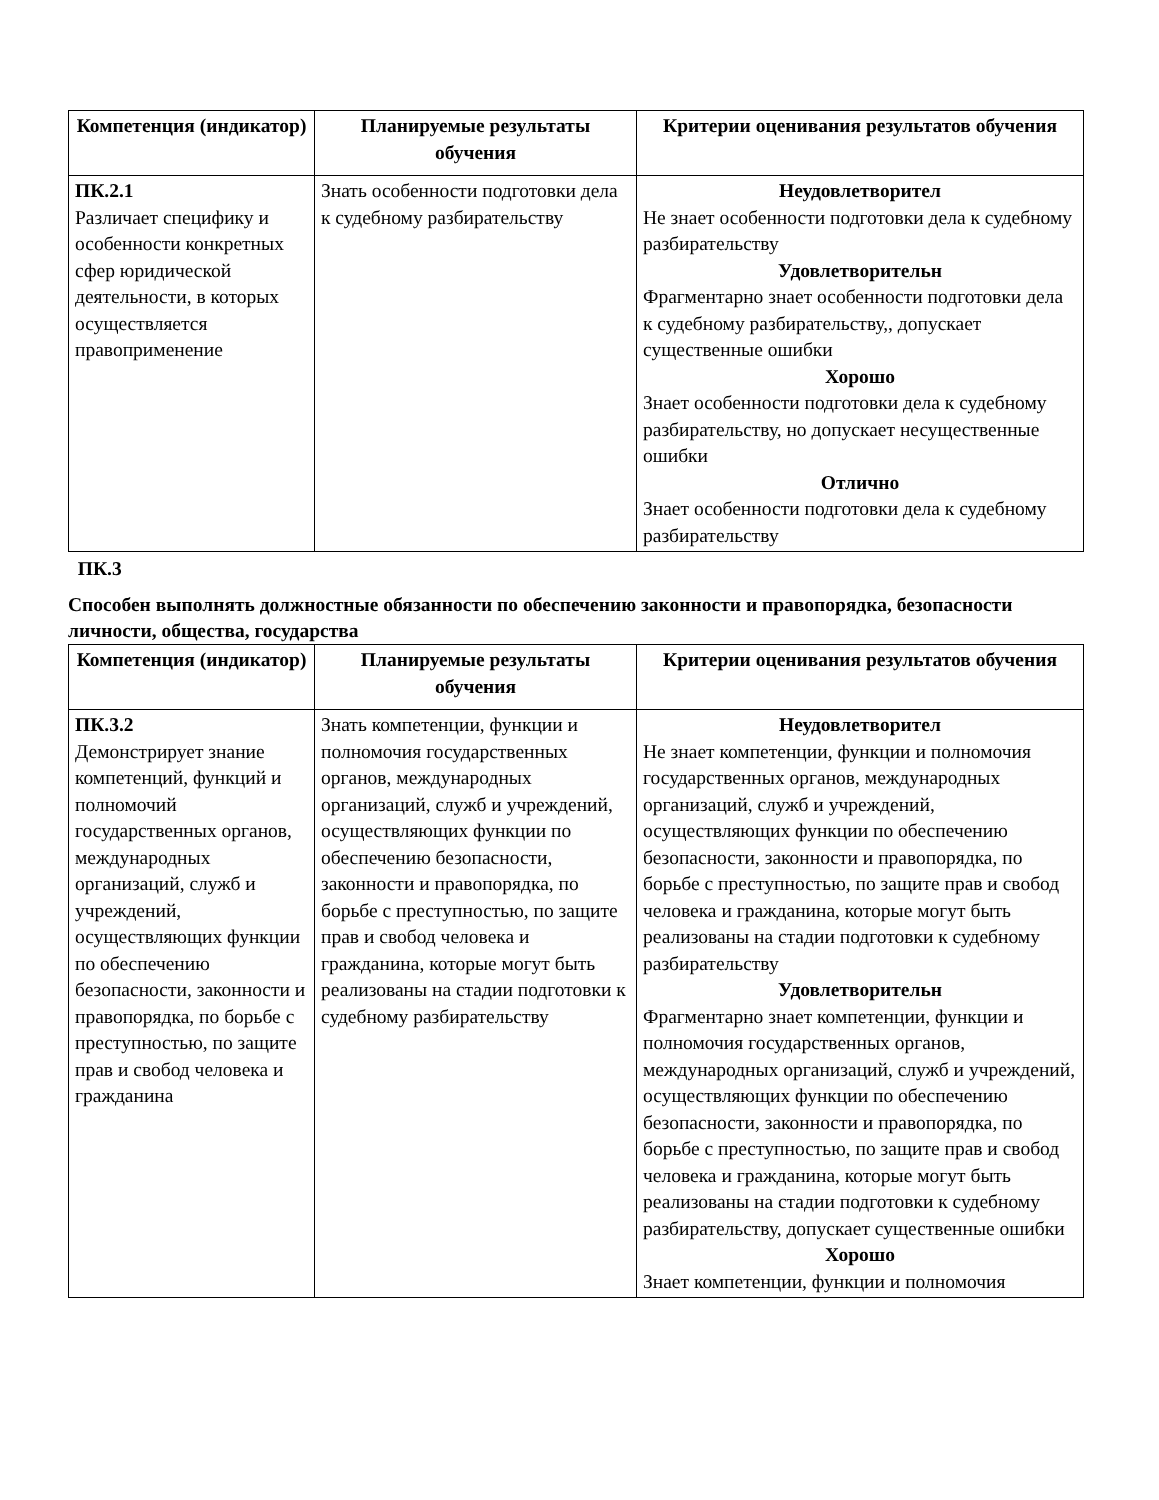| Компетенция (индикатор) | Планируемые результаты обучения | Критерии оценивания результатов обучения |
| --- | --- | --- |
| ПК.2.1 Различает специфику и особенности конкретных сфер юридической деятельности, в которых осуществляется правоприменение | Знать особенности подготовки дела к судебному разбирательству | Неудовлетворител Не знает особенности подготовки дела к судебному разбирательству Удовлетворительн Фрагментарно знает особенности подготовки дела к судебному разбирательству,, допускает существенные ошибки Хорошо Знает особенности подготовки дела к судебному разбирательству, но допускает несущественные ошибки Отлично Знает особенности подготовки дела к судебному разбирательству |
ПК.3
Способен выполнять должностные обязанности по обеспечению законности и правопорядка, безопасности личности, общества, государства
| Компетенция (индикатор) | Планируемые результаты обучения | Критерии оценивания результатов обучения |
| --- | --- | --- |
| ПК.3.2 Демонстрирует знание компетенций, функций и полномочий государственных органов, международных организаций, служб и учреждений, осуществляющих функции по обеспечению безопасности, законности и правопорядка, по борьбе с преступностью, по защите прав и свобод человека и гражданина | Знать компетенции, функции и полномочия государственных органов, международных организаций, служб и учреждений, осуществляющих функции по обеспечению безопасности, законности и правопорядка, по борьбе с преступностью, по защите прав и свобод человека и гражданина, которые могут быть реализованы на стадии подготовки к судебному разбирательству | Неудовлетворител Не знает компетенции, функции и полномочия государственных органов, международных организаций, служб и учреждений, осуществляющих функции по обеспечению безопасности, законности и правопорядка, по борьбе с преступностью, по защите прав и свобод человека и гражданина, которые могут быть реализованы на стадии подготовки к судебному разбирательству Удовлетворительн Фрагментарно знает компетенции, функции и полномочия государственных органов, международных организаций, служб и учреждений, осуществляющих функции по обеспечению безопасности, законности и правопорядка, по борьбе с преступностью, по защите прав и свобод человека и гражданина, которые могут быть реализованы на стадии подготовки к судебному разбирательству, допускает существенные ошибки Хорошо Знает компетенции, функции и полномочия |